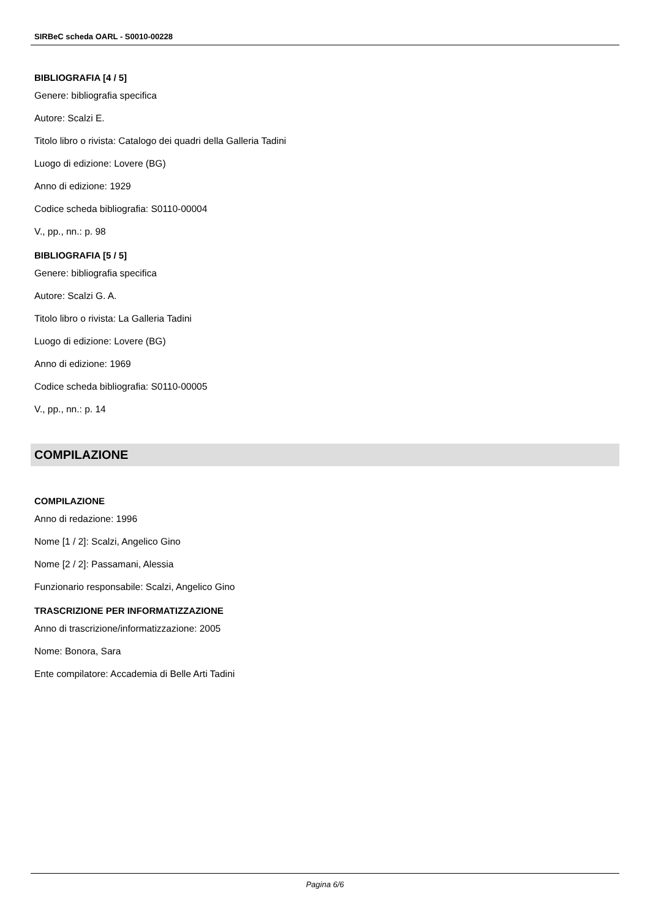SIRBeC scheda OARL - S0010-00228
BIBLIOGRAFIA [4 / 5]
Genere: bibliografia specifica
Autore: Scalzi E.
Titolo libro o rivista: Catalogo dei quadri della Galleria Tadini
Luogo di edizione: Lovere (BG)
Anno di edizione: 1929
Codice scheda bibliografia: S0110-00004
V., pp., nn.: p. 98
BIBLIOGRAFIA [5 / 5]
Genere: bibliografia specifica
Autore: Scalzi G. A.
Titolo libro o rivista: La Galleria Tadini
Luogo di edizione: Lovere (BG)
Anno di edizione: 1969
Codice scheda bibliografia: S0110-00005
V., pp., nn.: p. 14
COMPILAZIONE
COMPILAZIONE
Anno di redazione: 1996
Nome [1 / 2]: Scalzi, Angelico Gino
Nome [2 / 2]: Passamani, Alessia
Funzionario responsabile: Scalzi, Angelico Gino
TRASCRIZIONE PER INFORMATIZZAZIONE
Anno di trascrizione/informatizzazione: 2005
Nome: Bonora, Sara
Ente compilatore: Accademia di Belle Arti Tadini
Pagina 6/6